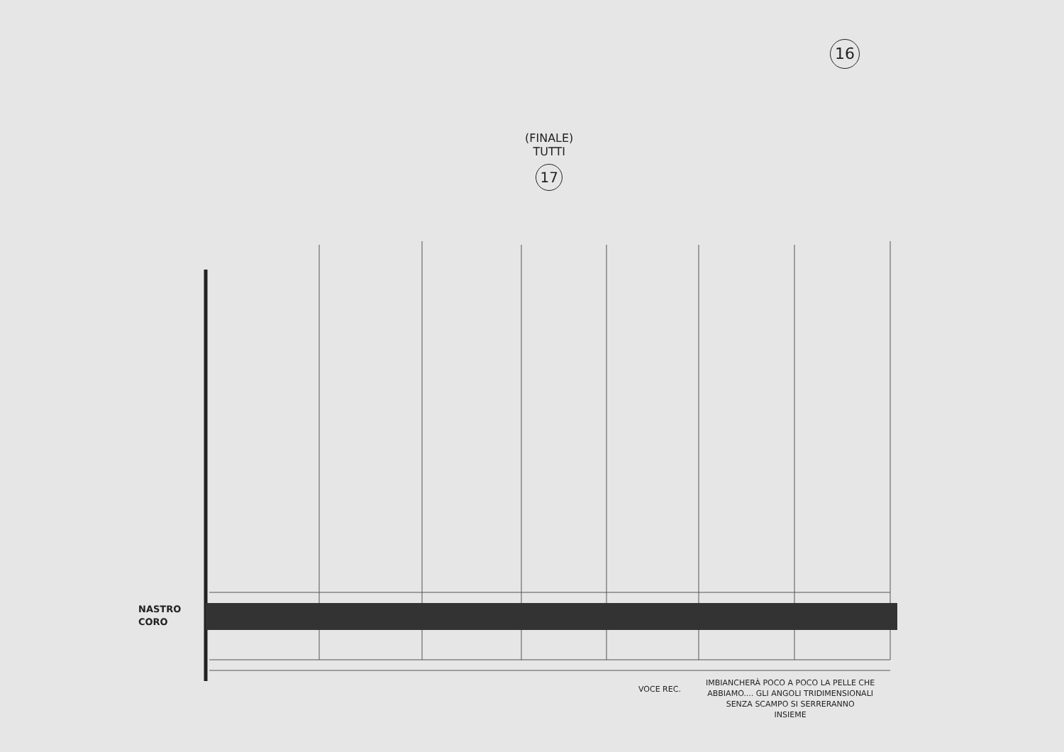16
(FINALE)
TUTTI
17
NASTRO
CORO
VOCE REC.
IMBIANCHERÀ POCO A POCO LA PELLE CHE
ABBIAMO.... GLI ANGOLI TRIDIMENSIONALI
SENZA SCAMPO SI SERRERANNO
INSIEME